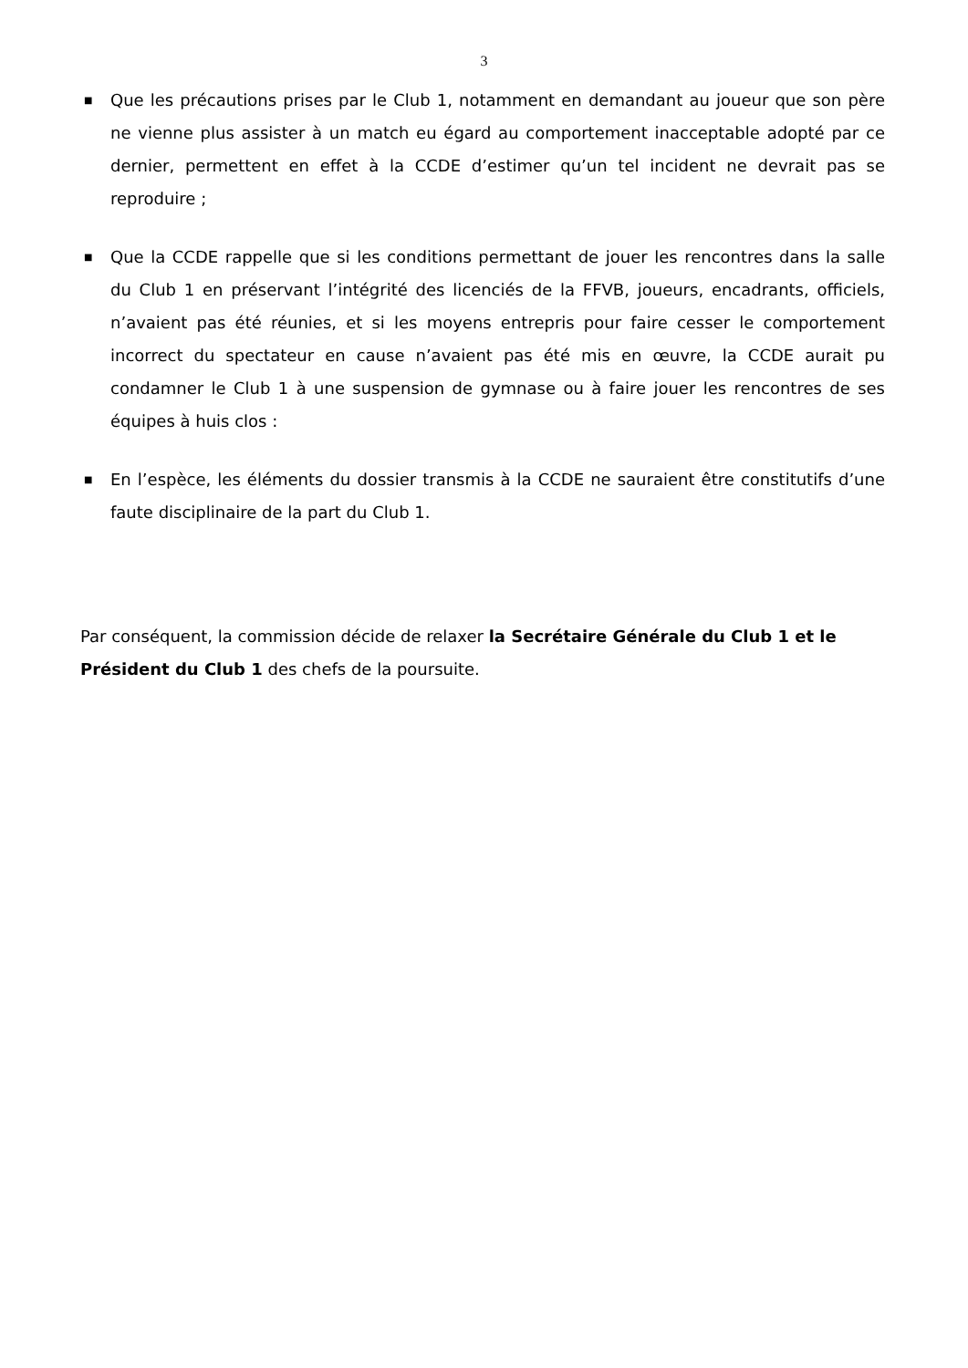3
■ Que les précautions prises par le Club 1, notamment en demandant au joueur que son père ne vienne plus assister à un match eu égard au comportement inacceptable adopté par ce dernier, permettent en effet à la CCDE d’estimer qu’un tel incident ne devrait pas se reproduire ;
■ Que la CCDE rappelle que si les conditions permettant de jouer les rencontres dans la salle du Club 1 en préservant l’intégrité des licenciés de la FFVB, joueurs, encadrants, officiels, n’avaient pas été réunies, et si les moyens entrepris pour faire cesser le comportement incorrect du spectateur en cause n’avaient pas été mis en œuvre, la CCDE aurait pu condamner le Club 1 à une suspension de gymnase ou à faire jouer les rencontres de ses équipes à huis clos :
■ En l’espèce, les éléments du dossier transmis à la CCDE ne sauraient être constitutifs d’une faute disciplinaire de la part du Club 1.
Par conséquent, la commission décide de relaxer la Secrétaire Générale du Club 1 et le Président du Club 1 des chefs de la poursuite.